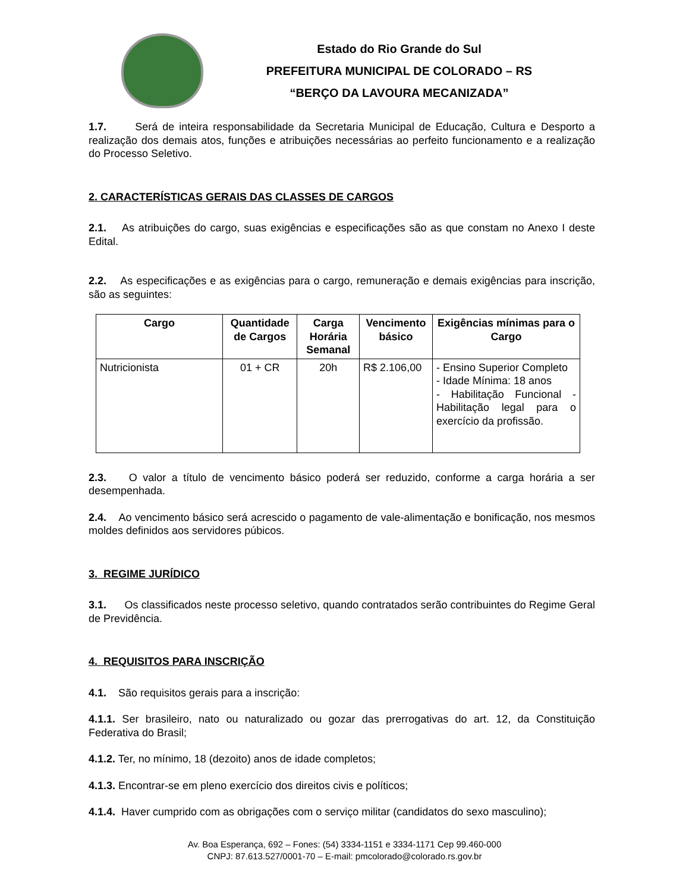Estado do Rio Grande do Sul
PREFEITURA MUNICIPAL DE COLORADO – RS
“BERÇO DA LAVOURA MECANIZADA”
1.7. Será de inteira responsabilidade da Secretaria Municipal de Educação, Cultura e Desporto a realização dos demais atos, funções e atribuições necessárias ao perfeito funcionamento e a realização do Processo Seletivo.
2. CARACTERÍSTICAS GERAIS DAS CLASSES DE CARGOS
2.1. As atribuições do cargo, suas exigências e especificações são as que constam no Anexo I deste Edital.
2.2. As especificações e as exigências para o cargo, remuneração e demais exigências para inscrição, são as seguintes:
| Cargo | Quantidade de Cargos | Carga Horária Semanal | Vencimento básico | Exigências mínimas para o Cargo |
| --- | --- | --- | --- | --- |
| Nutricionista | 01 + CR | 20h | R$ 2.106,00 | - Ensino Superior Completo - Idade Mínima: 18 anos - Habilitação Funcional - Habilitação legal para o exercício da profissão. |
2.3. O valor a título de vencimento básico poderá ser reduzido, conforme a carga horária a ser desempenhada.
2.4. Ao vencimento básico será acrescido o pagamento de vale-alimentação e bonificação, nos mesmos moldes definidos aos servidores púbicos.
3. REGIME JURÍDICO
3.1. Os classificados neste processo seletivo, quando contratados serão contribuintes do Regime Geral de Previdência.
4. REQUISITOS PARA INSCRIÇÃO
4.1. São requisitos gerais para a inscrição:
4.1.1. Ser brasileiro, nato ou naturalizado ou gozar das prerrogativas do art. 12, da Constituição Federativa do Brasil;
4.1.2. Ter, no mínimo, 18 (dezoito) anos de idade completos;
4.1.3. Encontrar-se em pleno exercício dos direitos civis e políticos;
4.1.4. Haver cumprido com as obrigações com o serviço militar (candidatos do sexo masculino);
Av. Boa Esperança, 692 – Fones: (54) 3334-1151 e 3334-1171 Cep 99.460-000
CNPJ: 87.613.527/0001-70 – E-mail: pmcolorado@colorado.rs.gov.br